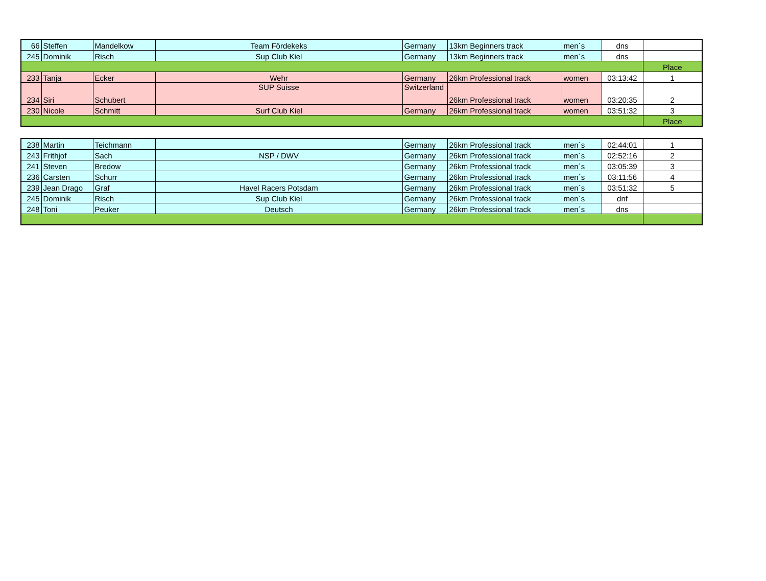| 66 | Steffen | Mandelkow | Team Fördekeks | Germany | 13km Beginners track | men´s | dns | |
| 245 | Dominik | Risch | Sup Club Kiel | Germany | 13km Beginners track | men´s | dns | |
| | | | | | | | | Place |
| 233 | Tanja | Ecker | Wehr | Germany | 26km Professional track | women | 03:13:42 | 1 |
| 234 | Siri | Schubert | SUP Suisse | Switzerland | 26km Professional track | women | 03:20:35 | 2 |
| 230 | Nicole | Schmitt | Surf Club Kiel | Germany | 26km Professional track | women | 03:51:32 | 3 |
| | | | | | | | | Place |
| 238 | Martin | Teichmann | | Germany | 26km Professional track | men´s | 02:44:01 | 1 |
| 243 | Frithjof | Sach | NSP / DWV | Germany | 26km Professional track | men´s | 02:52:16 | 2 |
| 241 | Steven | Bredow | | Germany | 26km Professional track | men´s | 03:05:39 | 3 |
| 236 | Carsten | Schurr | | Germany | 26km Professional track | men´s | 03:11:56 | 4 |
| 239 | Jean Drago | Graf | Havel Racers Potsdam | Germany | 26km Professional track | men´s | 03:51:32 | 5 |
| 245 | Dominik | Risch | Sup Club Kiel | Germany | 26km Professional track | men´s | dnf | |
| 248 | Toni | Peuker | Deutsch | Germany | 26km Professional track | men´s | dns | |